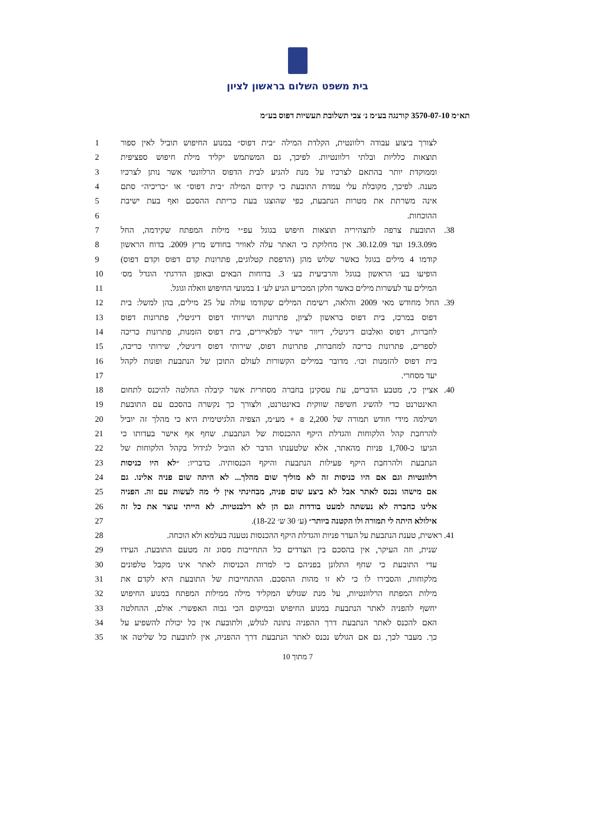בית משפט השלום בראשון לציון
תא״מ 3570-07-10 קורנגה בע״מ נ׳ צבי תשלובת תעשיות דפוס בע״מ
| 1 | לצורך ביצוע עבודה רלוונטית, הקלדת המילה ״בית דפוס״ במנוע החיפוש תוביל לאין ספור |
| 2 | תוצאות כלליות ובלתי רלוונטיות. לפיכך, גם המשתמש יקליד מילת חיפוש ספציפית |
| 3 | וממוקדת יותר בהתאם לצרכיו על מנת להגיע לבית הדפוס הרלוונטי אשר נותן לצרכיו |
| 4 | מענה. לפיכך, מקובלת עלי עמדת התובעת כי קידום המילה ״בית דפוס״ או ״כריכיה״ סתם |
| 5 | אינה משרתת את מטרות הנתבעת, כפי שהוצגו בעת כריתת ההסכם ואף בעת ישיבת |
| 6 | ההוכחות. |
| 7 | 38. התובעת צרפה לתצהיריה תוצאות חיפוש בגוגל עפ״י מילות המפתח שקידמה, החל |
| 8 | מ19.3.09 ועד 30.12.09. אין מחלוקת כי האתר עלה לאוויר בחודש מרץ 2009. בדוח הראשון |
| 9 | קודמו 4 מילים בגוגל כאשר שלוש מהן (הדפסת קטלוגים, פתרונות קדם דפוס וקדם דפוס) |
| 10 | הופיעו בע׳ הראשון בגוגל והרביעית בע׳ 3. בדוחות הבאים ובאופן הדרגתי הוגדל מס׳ |
| 11 | המילים עד לעשרות מילים כאשר חלקן המכריע הגיע לע׳ 1 במנועי החיפוש וואלה וגוגל. |
| 12 | 39. החל מחודש מאי 2009 והלאה, רשימת המילים שקודמו עולה על 25 מילים, בהן למשל: בית |
| 13 | דפוס במרכז, בית דפוס בראשון לציון, פתרונות ושירותי דפוס דיגיטלי, פתרונות דפוס |
| 14 | לחברות, דפוס ואלבום דיגיטלי, דיוור ישיר לפלאיירים, בית דפוס הזמנות, פתרונות כריכה |
| 15 | לספרים, פתרונות כריכה למחברות, פתרונות דפוס, שירותי דפוס דיגיטלי, שירותי כריכה, |
| 16 | בית דפוס להזמנות וכו׳. מדובר במילים הקשורות לעולם התוכן של הנתבעת ופונות לקהל |
| 17 | יעד מסחרי. |
| 18 | 40. אציין כי, מטבע הדברים, עת עסקינן בחברה מסחרית אשר קיבלה החלטה להיכנס לתחום |
| 19 | האינטרנט כדי להשיג חשיפה שווקית באינטרנט, ולצורך כך נקשרה בהסכם עם התובעת |
| 20 | ושילמה מידי חודש תמורה של 2,200 ₪ + מע״מ, הצפיה הלגיטימית היא כי מהלך זה יוביל |
| 21 | להרחבת קהל הלקוחות והגדלת היקף ההכנסות של הנתבעת. שחף אף אישר בעדותו כי |
| 22 | הגיעו כ-1,700 פניות מהאתר, אלא שלטענתו הדבר לא הוביל לגידול בקהל הלקוחות של |
| 23 | הנתבעת ולהרחבת היקף פעילות הנתבעת והיקף הכנסותיה. כדבריו: ״לא היו כניסות |
| 24 | רלוונטיות וגם אם היו כניסות זה לא מוליך שום מהלך... לא היתה שום פניה אלינו. גם |
| 25 | אם מישהו נכנס לאתר אבל לא ביצע שום פניה, מבחינתי אין לי מה לעשות עם זה. הפניה |
| 26 | אלינו כחברה לא נעשתה למעט בודדות וגם הן לא רלבנטיות. לא הייתי עוצר את כל זה |
| 27 | אילולא היתה לי תמורה ולו הקטנה ביותר״ (ע׳ 30 ש׳ 18-22). |
| 28 | 41. ראשית, טענת הנתבעת על העדר פניות והגדלת היקף ההכנסות נטענה בעלמא ולא הוכחה. |
| 29 | שנית, וזה העיקר, אין בהסכם בין הצדדים כל התחייבות מסוג זה מטעם התובעת. העידו |
| 30 | עדי התובעת כי שחף התלונן בפניהם כי למרות הכניסות לאתר אינו מקבל טלפונים |
| 31 | מלקוחות, והסבירו לו כי לא זו מהות ההסכם. ההתחייבות של התובעת היא לקדם את |
| 32 | מילות המפתח הרלוונטיות, על מנת שגולש המקליד מילה ממילות המפתח במנוע החיפוש |
| 33 | יחשף להפניה לאתר הנתבעת במנוע החיפוש ובמיקום הכי גבוה האפשרי. אולם, ההחלטה |
| 34 | האם להכנס לאתר הנתבעת דרך ההפניה נתונה לגולש, ולתובעת אין כל יכולת להשפיע על |
| 35 | כך. מעבר לכך, גם אם הגולש נכנס לאתר הנתבעת דרך ההפניה, אין לתובעת כל שליטה או |
7 מתוך 10